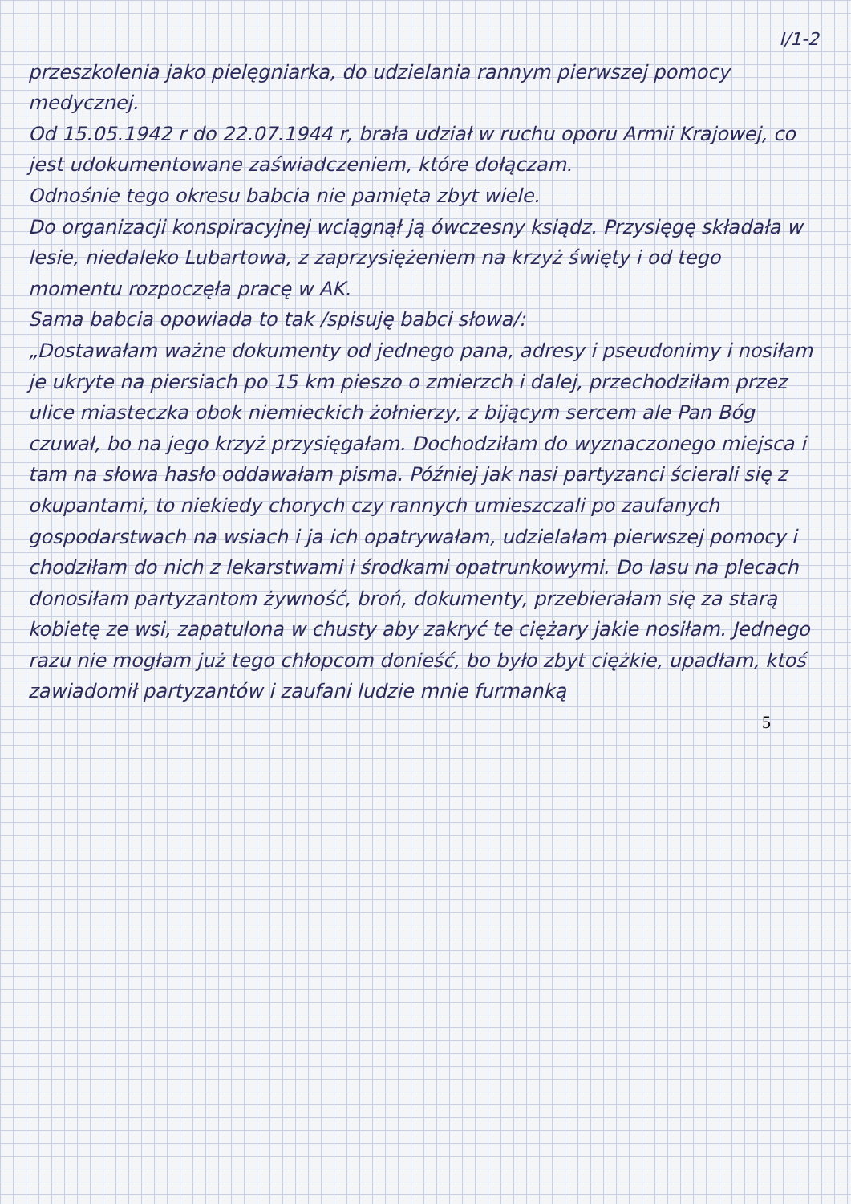I/1-2
przeszkolenia jako pielęgniarka, do udzielania rannym pierwszej pomocy medycznej.
Od 15.05.1942 r do 22.07.1944 r, brała udział w ruchu oporu Armii Krajowej, co jest udokumentowane zaświadczeniem, które dołączam.
Odnośnie tego okresu babcia nie pamięta zbyt wiele.
Do organizacji konspiracyjnej wciągnął ją ówczesny ksiądz. Przysięgę składała w lesie, niedaleko Lubartowa, z zaprzysiężeniem na krzyż święty i od tego momentu rozpoczęła pracę w AK.
Sama babcia opowiada to tak /spisuję babci słowa/:
„Dostawałam ważne dokumenty od jednego pana, adresy i pseudonimy i nosiłam je ukryte na piersiach po 15 km pieszo o zmierzch i dalej, przechodziłam przez ulice miasteczka obok niemieckich żołnierzy, z bijącym sercem ale Pan Bóg czuwał, bo na jego krzyż przysięgałam. Dochodziłam do wyznaczonego miejsca i tam na słowa hasło oddawałam pisma. Później jak nasi partyzanci ścierali się z okupantami, to niekiedy chorych czy rannych umieszczali po zaufanych gospodarstwach na wsiach i ja ich opatrywałam, udzielałam pierwszej pomocy i chodziłam do nich z lekarstwami i środkami opatrunkowymi. Do lasu na plecach donosiłam partyzantom żywność, broń, dokumenty, przebierałam się za starą kobietę ze wsi, zapatulona w chusty aby zakryć te ciężary jakie nosiłam. Jednego razu nie mogłam już tego chłopcom donieść, bo było zbyt ciężkie, upadłam, ktoś zawiadomił partyzantów i zaufani ludzie mnie furmanką
5